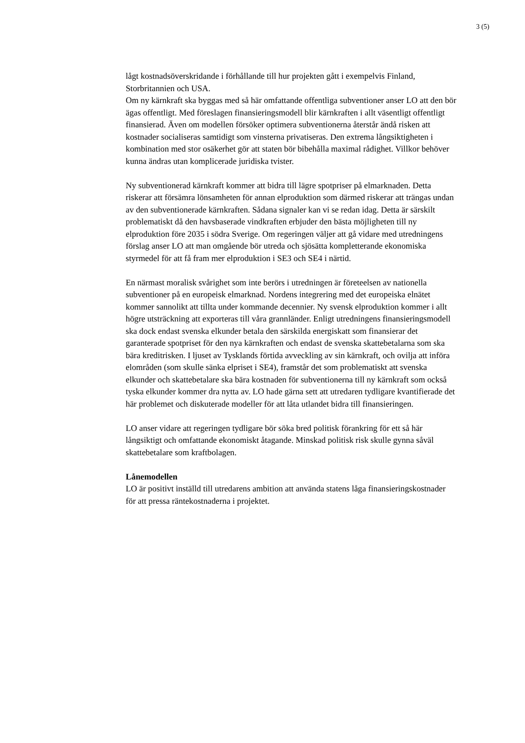3 (5)
lågt kostnadsöverskridande i förhållande till hur projekten gått i exempelvis Finland, Storbritannien och USA.
Om ny kärnkraft ska byggas med så här omfattande offentliga subventioner anser LO att den bör ägas offentligt. Med föreslagen finansieringsmodell blir kärnkraften i allt väsentligt offentligt finansierad. Även om modellen försöker optimera subventionerna återstår ändå risken att kostnader socialiseras samtidigt som vinsterna privatiseras. Den extrema långsiktigheten i kombination med stor osäkerhet gör att staten bör bibehålla maximal rådighet. Villkor behöver kunna ändras utan komplicerade juridiska tvister.
Ny subventionerad kärnkraft kommer att bidra till lägre spotpriser på elmarknaden. Detta riskerar att försämra lönsamheten för annan elproduktion som därmed riskerar att trängas undan av den subventionerade kärnkraften. Sådana signaler kan vi se redan idag. Detta är särskilt problematiskt då den havsbaserade vindkraften erbjuder den bästa möjligheten till ny elproduktion före 2035 i södra Sverige. Om regeringen väljer att gå vidare med utredningens förslag anser LO att man omgående bör utreda och sjösätta kompletterande ekonomiska styrmedel för att få fram mer elproduktion i SE3 och SE4 i närtid.
En närmast moralisk svårighet som inte berörs i utredningen är företeelsen av nationella subventioner på en europeisk elmarknad. Nordens integrering med det europeiska elnätet kommer sannolikt att tillta under kommande decennier. Ny svensk elproduktion kommer i allt högre utsträckning att exporteras till våra grannländer. Enligt utredningens finansieringsmodell ska dock endast svenska elkunder betala den särskilda energiskatt som finansierar det garanterade spotpriset för den nya kärnkraften och endast de svenska skattebetalarna som ska bära kreditrisken. I ljuset av Tysklands förtida avveckling av sin kärnkraft, och ovilja att införa elområden (som skulle sänka elpriset i SE4), framstår det som problematiskt att svenska elkunder och skattebetalare ska bära kostnaden för subventionerna till ny kärnkraft som också tyska elkunder kommer dra nytta av. LO hade gärna sett att utredaren tydligare kvantifierade det här problemet och diskuterade modeller för att låta utlandet bidra till finansieringen.
LO anser vidare att regeringen tydligare bör söka bred politisk förankring för ett så här långsiktigt och omfattande ekonomiskt åtagande. Minskad politisk risk skulle gynna såväl skattebetalare som kraftbolagen.
Lånemodellen
LO är positivt inställd till utredarens ambition att använda statens låga finansieringskostnader för att pressa räntekostnaderna i projektet.